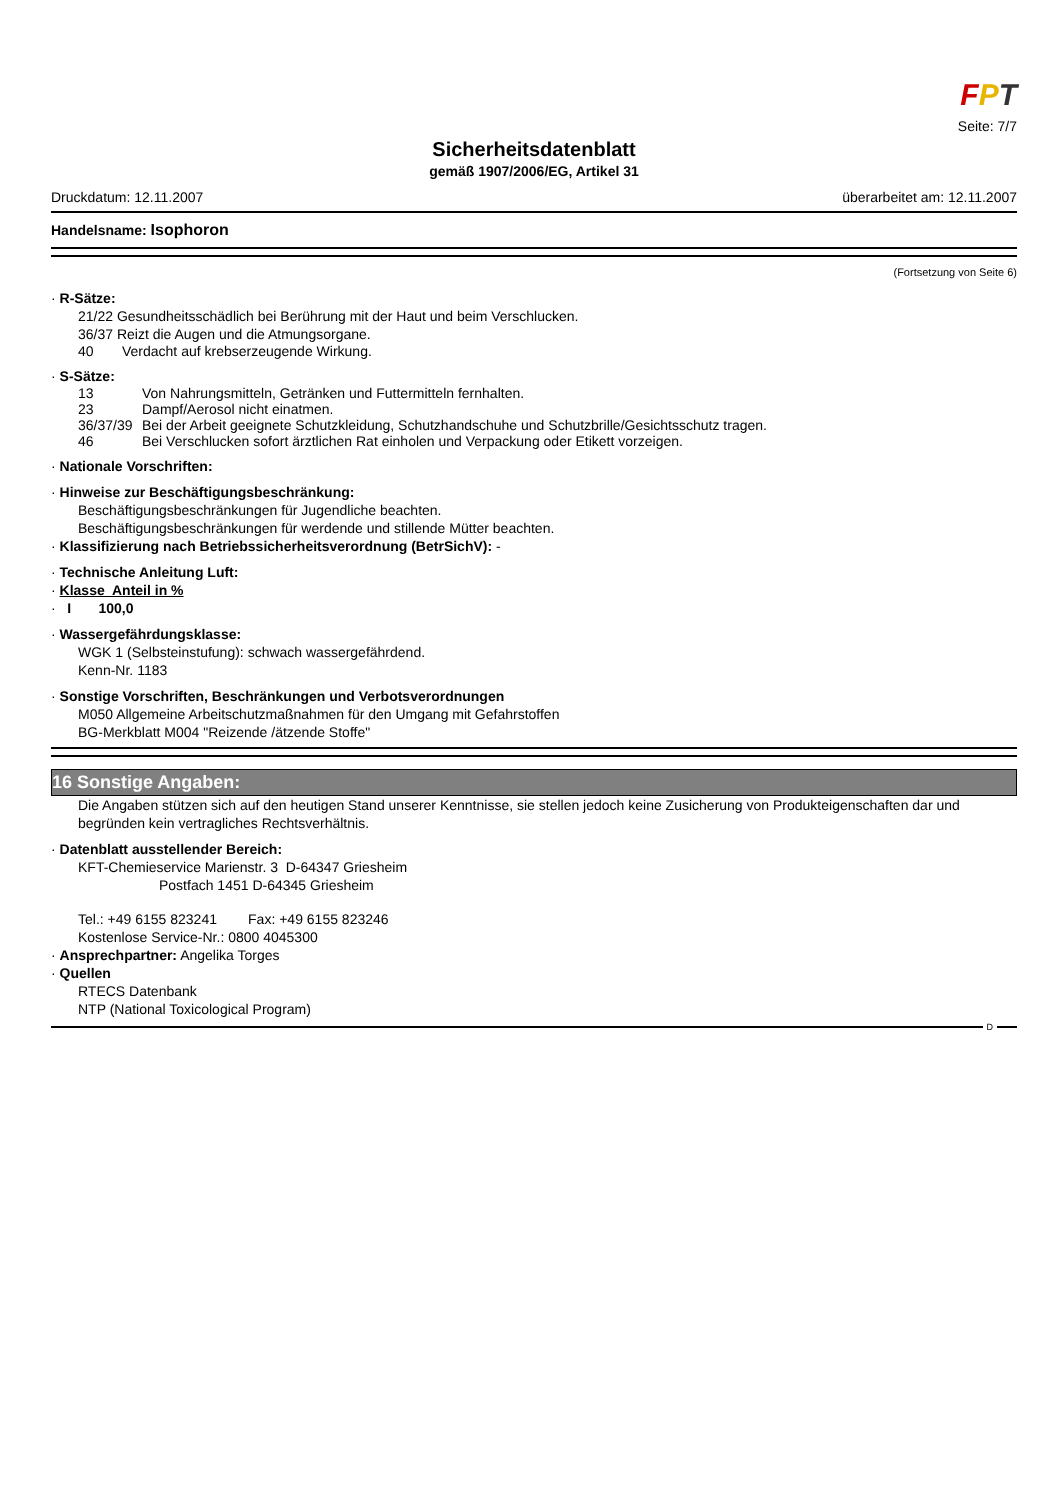FPT
Seite: 7/7
Sicherheitsdatenblatt
gemäß 1907/2006/EG, Artikel 31
Druckdatum: 12.11.2007 überarbeitet am: 12.11.2007
Handelsname: Isophoron
(Fortsetzung von Seite 6)
· R-Sätze:
21/22 Gesundheitsschädlich bei Berührung mit der Haut und beim Verschlucken.
36/37 Reizt die Augen und die Atmungsorgane.
40 Verdacht auf krebserzeugende Wirkung.
· S-Sätze:
13 Von Nahrungsmitteln, Getränken und Futtermitteln fernhalten.
23 Dampf/Aerosol nicht einatmen.
36/37/39 Bei der Arbeit geeignete Schutzkleidung, Schutzhandschuhe und Schutzbrille/Gesichtsschutz tragen.
46 Bei Verschlucken sofort ärztlichen Rat einholen und Verpackung oder Etikett vorzeigen.
· Nationale Vorschriften:
· Hinweise zur Beschäftigungsbeschränkung:
Beschäftigungsbeschränkungen für Jugendliche beachten.
Beschäftigungsbeschränkungen für werdende und stillende Mütter beachten.
· Klassifizierung nach Betriebssicherheitsverordnung (BetrSichV): -
· Technische Anleitung Luft:
· Klasse Anteil in %
· I 100,0
· Wassergefährdungsklasse:
WGK 1 (Selbsteinstufung): schwach wassergefährdend.
Kenn-Nr. 1183
· Sonstige Vorschriften, Beschränkungen und Verbotsverordnungen
M050 Allgemeine Arbeitschutzmaßnahmen für den Umgang mit Gefahrstoffen
BG-Merkblatt M004 "Reizende /ätzende Stoffe"
16 Sonstige Angaben:
Die Angaben stützen sich auf den heutigen Stand unserer Kenntnisse, sie stellen jedoch keine Zusicherung von Produkteigenschaften dar und begründen kein vertragliches Rechtsverhältnis.
· Datenblatt ausstellender Bereich:
KFT-Chemieservice Marienstr. 3 D-64347 Griesheim
Postfach 1451 D-64345 Griesheim
Tel.: +49 6155 823241 Fax: +49 6155 823246
Kostenlose Service-Nr.: 0800 4045300
· Ansprechpartner: Angelika Torges
· Quellen
RTECS Datenbank
NTP (National Toxicological Program)
D